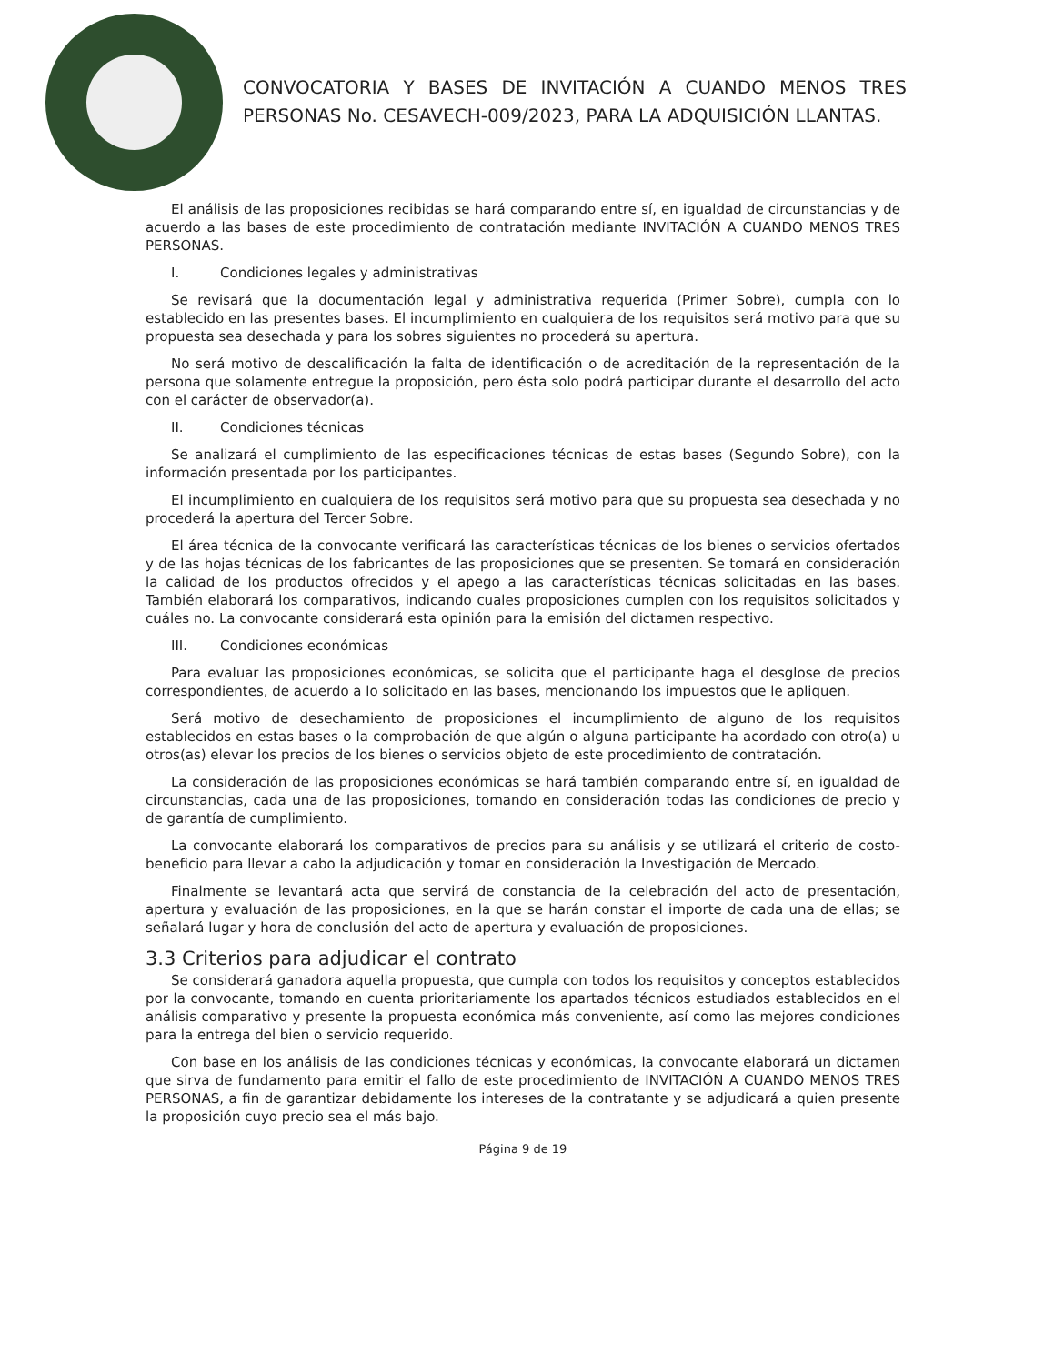CONVOCATORIA Y BASES DE INVITACIÓN A CUANDO MENOS TRES PERSONAS No. CESAVECH-009/2023, PARA LA ADQUISICIÓN LLANTAS.
El análisis de las proposiciones recibidas se hará comparando entre sí, en igualdad de circunstancias y de acuerdo a las bases de este procedimiento de contratación mediante INVITACIÓN A CUANDO MENOS TRES PERSONAS.
I. Condiciones legales y administrativas
Se revisará que la documentación legal y administrativa requerida (Primer Sobre), cumpla con lo establecido en las presentes bases. El incumplimiento en cualquiera de los requisitos será motivo para que su propuesta sea desechada y para los sobres siguientes no procederá su apertura.
No será motivo de descalificación la falta de identificación o de acreditación de la representación de la persona que solamente entregue la proposición, pero ésta solo podrá participar durante el desarrollo del acto con el carácter de observador(a).
II. Condiciones técnicas
Se analizará el cumplimiento de las especificaciones técnicas de estas bases (Segundo Sobre), con la información presentada por los participantes.
El incumplimiento en cualquiera de los requisitos será motivo para que su propuesta sea desechada y no procederá la apertura del Tercer Sobre.
El área técnica de la convocante verificará las características técnicas de los bienes o servicios ofertados y de las hojas técnicas de los fabricantes de las proposiciones que se presenten. Se tomará en consideración la calidad de los productos ofrecidos y el apego a las características técnicas solicitadas en las bases. También elaborará los comparativos, indicando cuales proposiciones cumplen con los requisitos solicitados y cuáles no. La convocante considerará esta opinión para la emisión del dictamen respectivo.
III. Condiciones económicas
Para evaluar las proposiciones económicas, se solicita que el participante haga el desglose de precios correspondientes, de acuerdo a lo solicitado en las bases, mencionando los impuestos que le apliquen.
Será motivo de desechamiento de proposiciones el incumplimiento de alguno de los requisitos establecidos en estas bases o la comprobación de que algún o alguna participante ha acordado con otro(a) u otros(as) elevar los precios de los bienes o servicios objeto de este procedimiento de contratación.
La consideración de las proposiciones económicas se hará también comparando entre sí, en igualdad de circunstancias, cada una de las proposiciones, tomando en consideración todas las condiciones de precio y de garantía de cumplimiento.
La convocante elaborará los comparativos de precios para su análisis y se utilizará el criterio de costo-beneficio para llevar a cabo la adjudicación y tomar en consideración la Investigación de Mercado.
Finalmente se levantará acta que servirá de constancia de la celebración del acto de presentación, apertura y evaluación de las proposiciones, en la que se harán constar el importe de cada una de ellas; se señalará lugar y hora de conclusión del acto de apertura y evaluación de proposiciones.
3.3 Criterios para adjudicar el contrato
Se considerará ganadora aquella propuesta, que cumpla con todos los requisitos y conceptos establecidos por la convocante, tomando en cuenta prioritariamente los apartados técnicos estudiados establecidos en el análisis comparativo y presente la propuesta económica más conveniente, así como las mejores condiciones para la entrega del bien o servicio requerido.
Con base en los análisis de las condiciones técnicas y económicas, la convocante elaborará un dictamen que sirva de fundamento para emitir el fallo de este procedimiento de INVITACIÓN A CUANDO MENOS TRES PERSONAS, a fin de garantizar debidamente los intereses de la contratante y se adjudicará a quien presente la proposición cuyo precio sea el más bajo.
Página 9 de 19